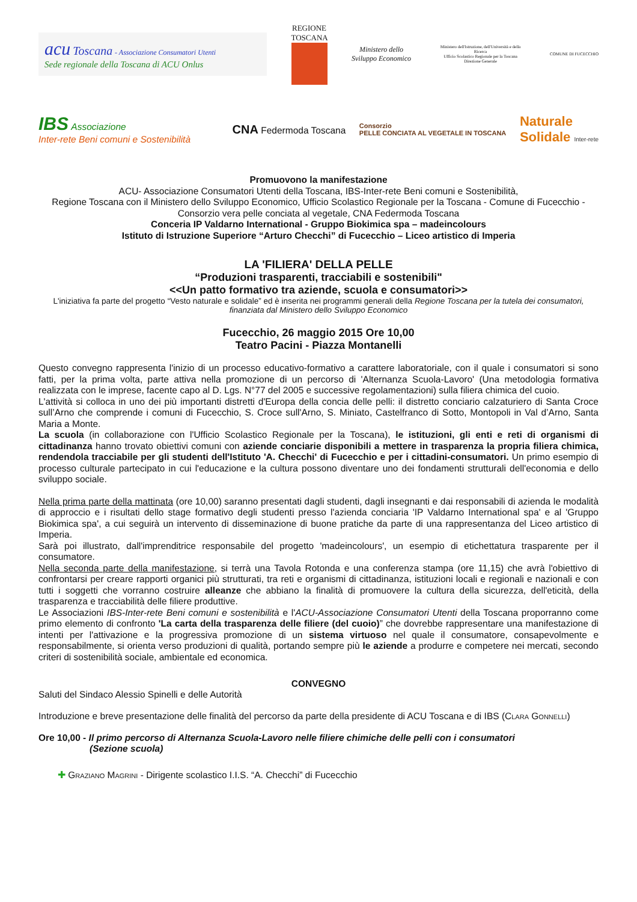acu Toscana - Associazione Consumatori Utenti
Sede regionale della Toscana di ACU Onlus
REGIONE TOSCANA
Ministero dello
Sviluppo Economico
Ministero dell'Istruzione, dell'Università e della Ricerca
Ufficio Scolastico Regionale per la Toscana
Direzione Generale
COMUNE DI FUCECCHIO
IBS Associazione
Inter-rete Beni comuni e Sostenibilità
CNA Federmoda Toscana
Consorzio
PELLE CONCIATA AL VEGETALE IN TOSCANA
Naturale
Solidale Inter-rete
Promuovono la manifestazione
ACU- Associazione Consumatori Utenti della Toscana, IBS-Inter-rete Beni comuni e Sostenibilità,
Regione Toscana con il Ministero dello Sviluppo Economico, Ufficio Scolastico Regionale per la Toscana - Comune di Fucecchio - Consorzio vera pelle conciata al vegetale, CNA Federmoda Toscana
Conceria IP Valdarno International - Gruppo Biokimica spa – madeincolours
Istituto di Istruzione Superiore “Arturo Checchi” di Fucecchio – Liceo artistico di Imperia
LA 'FILIERA' DELLA PELLE
“Produzioni trasparenti, tracciabili e sostenibili"
<<Un patto formativo tra aziende, scuola e consumatori>>
L'iniziativa fa parte del progetto “Vesto naturale e solidale” ed è inserita nei programmi generali della Regione Toscana per la tutela dei consumatori, finanziata dal Ministero dello Sviluppo Economico
Fucecchio, 26 maggio 2015 Ore 10,00
Teatro Pacini - Piazza Montanelli
Questo convegno rappresenta l'inizio di un processo educativo-formativo a carattere laboratoriale, con il quale i consumatori si sono fatti, per la prima volta, parte attiva nella promozione di un percorso di 'Alternanza Scuola-Lavoro' (Una metodologia formativa realizzata con le imprese, facente capo al D. Lgs. N°77 del 2005 e successive regolamentazioni) sulla filiera chimica del cuoio.
L'attività si colloca in uno dei più importanti distretti d'Europa della concia delle pelli: il distretto conciario calzaturiero di Santa Croce sull’Arno che comprende i comuni di Fucecchio, S. Croce sull'Arno, S. Miniato, Castelfranco di Sotto, Montopoli in Val d’Arno, Santa Maria a Monte.
La scuola (in collaborazione con l'Ufficio Scolastico Regionale per la Toscana), le istituzioni, gli enti e reti di organismi di cittadinanza hanno trovato obiettivi comuni con aziende conciarie disponibili a mettere in trasparenza la propria filiera chimica, rendendola tracciabile per gli studenti dell'Istituto 'A. Checchi' di Fucecchio e per i cittadini-consumatori. Un primo esempio di processo culturale partecipato in cui l'educazione e la cultura possono diventare uno dei fondamenti strutturali dell'economia e dello sviluppo sociale.
Nella prima parte della mattinata (ore 10,00) saranno presentati dagli studenti, dagli insegnanti e dai responsabili di azienda le modalità di approccio e i risultati dello stage formativo degli studenti presso l'azienda conciaria 'IP Valdarno International spa' e al 'Gruppo Biokimica spa', a cui seguirà un intervento di disseminazione di buone pratiche da parte di una rappresentanza del Liceo artistico di Imperia.
Sarà poi illustrato, dall'imprenditrice responsabile del progetto 'madeincolours', un esempio di etichettatura trasparente per il consumatore.
Nella seconda parte della manifestazione, si terrà una Tavola Rotonda e una conferenza stampa (ore 11,15) che avrà l'obiettivo di confrontarsi per creare rapporti organici più strutturati, tra reti e organismi di cittadinanza, istituzioni locali e regionali e nazionali e con tutti i soggetti che vorranno costruire alleanze che abbiano la finalità di promuovere la cultura della sicurezza, dell'eticità, della trasparenza e tracciabilità delle filiere produttive.
Le Associazioni IBS-Inter-rete Beni comuni e sostenibilità e l'ACU-Associazione Consumatori Utenti della Toscana proporranno come primo elemento di confronto 'La carta della trasparenza delle filiere (del cuoio)” che dovrebbe rappresentare una manifestazione di intenti per l'attivazione e la progressiva promozione di un sistema virtuoso nel quale il consumatore, consapevolmente e responsabilmente, si orienta verso produzioni di qualità, portando sempre più le aziende a produrre e competere nei mercati, secondo criteri di sostenibilità sociale, ambientale ed economica.
CONVEGNO
Saluti del Sindaco Alessio Spinelli e delle Autorità
Introduzione e breve presentazione delle finalità del percorso da parte della presidente di ACU Toscana e di IBS (Clara Gonnelli)
Ore 10,00 - Il primo percorso di Alternanza Scuola-Lavoro nelle filiere chimiche delle pelli con i consumatori
(Sezione scuola)
✚ Graziano Magrini - Dirigente scolastico I.I.S. “A. Checchi” di Fucecchio